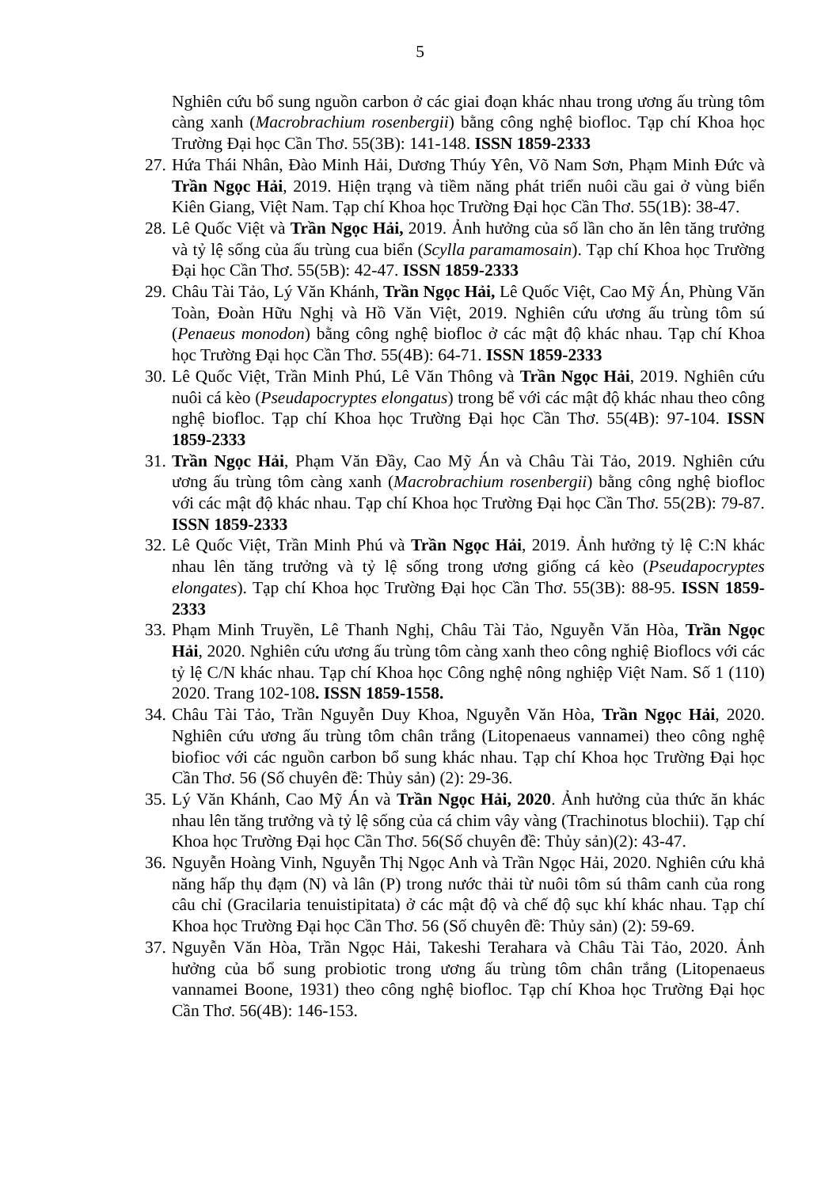5
Nghiên cứu bổ sung nguồn carbon ở các giai đoạn khác nhau trong ương ấu trùng tôm càng xanh (Macrobrachium rosenbergii) bằng công nghệ biofloc. Tạp chí Khoa học Trường Đại học Cần Thơ. 55(3B): 141-148. ISSN 1859-2333
27.
Hứa Thái Nhân, Đào Minh Hải, Dương Thúy Yên, Võ Nam Sơn, Phạm Minh Đức và Trần Ngọc Hải, 2019. Hiện trạng và tiềm năng phát triển nuôi cầu gai ở vùng biển Kiên Giang, Việt Nam. Tạp chí Khoa học Trường Đại học Cần Thơ. 55(1B): 38-47.
28.
Lê Quốc Việt và Trần Ngọc Hải, 2019. Ảnh hưởng của số lần cho ăn lên tăng trưởng và tỷ lệ sống của ấu trùng cua biển (Scylla paramamosain). Tạp chí Khoa học Trường Đại học Cần Thơ. 55(5B): 42-47. ISSN 1859-2333
29.
Châu Tài Tảo, Lý Văn Khánh, Trần Ngọc Hải, Lê Quốc Việt, Cao Mỹ Án, Phùng Văn Toàn, Đoàn Hữu Nghị và Hồ Văn Việt, 2019. Nghiên cứu ương ấu trùng tôm sú (Penaeus monodon) bằng công nghệ biofloc ở các mật độ khác nhau. Tạp chí Khoa học Trường Đại học Cần Thơ. 55(4B): 64-71. ISSN 1859-2333
30.
Lê Quốc Việt, Trần Minh Phú, Lê Văn Thông và Trần Ngọc Hải, 2019. Nghiên cứu nuôi cá kèo (Pseudapocryptes elongatus) trong bể với các mật độ khác nhau theo công nghệ biofloc. Tạp chí Khoa học Trường Đại học Cần Thơ. 55(4B): 97-104. ISSN 1859-2333
31.
Trần Ngọc Hải, Phạm Văn Đầy, Cao Mỹ Án và Châu Tài Tảo, 2019. Nghiên cứu ương ấu trùng tôm càng xanh (Macrobrachium rosenbergii) bằng công nghệ biofloc với các mật độ khác nhau. Tạp chí Khoa học Trường Đại học Cần Thơ. 55(2B): 79-87. ISSN 1859-2333
32.
Lê Quốc Việt, Trần Minh Phú và Trần Ngọc Hải, 2019. Ảnh hưởng tỷ lệ C:N khác nhau lên tăng trưởng và tỷ lệ sống trong ương giống cá kèo (Pseudapocryptes elongates). Tạp chí Khoa học Trường Đại học Cần Thơ. 55(3B): 88-95. ISSN 1859-2333
33.
Phạm Minh Truyền, Lê Thanh Nghị, Châu Tài Tảo, Nguyễn Văn Hòa, Trần Ngọc Hải, 2020. Nghiên cứu ương ấu trùng tôm càng xanh theo công nghiệ Bioflocs với các tỷ lệ C/N khác nhau. Tạp chí Khoa học Công nghệ nông nghiệp Việt Nam. Số 1 (110) 2020. Trang 102-108. ISSN 1859-1558.
34.
Châu Tài Tảo, Trần Nguyễn Duy Khoa, Nguyễn Văn Hòa, Trần Ngọc Hải, 2020. Nghiên cứu ương ấu trùng tôm chân trắng (Litopenaeus vannamei) theo công nghệ biofioc với các nguồn carbon bổ sung khác nhau. Tạp chí Khoa học Trường Đại học Cần Thơ. 56 (Số chuyên đề: Thủy sản) (2): 29-36.
35.
Lý Văn Khánh, Cao Mỹ Án và Trần Ngọc Hải, 2020. Ảnh hưởng của thức ăn khác nhau lên tăng trưởng và tỷ lệ sống của cá chim vây vàng (Trachinotus blochii). Tạp chí Khoa học Trường Đại học Cần Thơ. 56(Số chuyên đề: Thủy sản)(2): 43-47.
36.
Nguyễn Hoàng Vinh, Nguyễn Thị Ngọc Anh và Trần Ngọc Hải, 2020. Nghiên cứu khả năng hấp thụ đạm (N) và lân (P) trong nước thải từ nuôi tôm sú thâm canh của rong câu chỉ (Gracilaria tenuistipitata) ở các mật độ và chế độ sục khí khác nhau. Tạp chí Khoa học Trường Đại học Cần Thơ. 56 (Số chuyên đề: Thủy sản) (2): 59-69.
37.
Nguyễn Văn Hòa, Trần Ngọc Hải, Takeshi Terahara và Châu Tài Tảo, 2020. Ảnh hưởng của bổ sung probiotic trong ương ấu trùng tôm chân trắng (Litopenaeus vannamei Boone, 1931) theo công nghệ biofloc. Tạp chí Khoa học Trường Đại học Cần Thơ. 56(4B): 146-153.